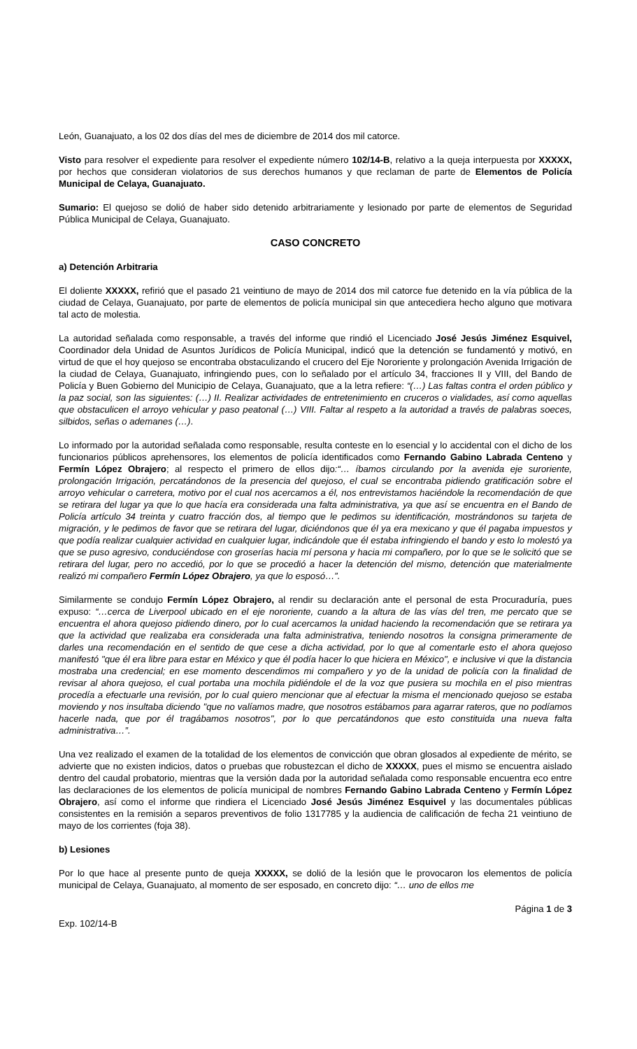León, Guanajuato, a los 02 dos días del mes de diciembre de 2014 dos mil catorce.
Visto para resolver el expediente para resolver el expediente número 102/14-B, relativo a la queja interpuesta por XXXXX, por hechos que consideran violatorios de sus derechos humanos y que reclaman de parte de Elementos de Policía Municipal de Celaya, Guanajuato.
Sumario: El quejoso se dolió de haber sido detenido arbitrariamente y lesionado por parte de elementos de Seguridad Pública Municipal de Celaya, Guanajuato.
CASO CONCRETO
a) Detención Arbitraria
El doliente XXXXX, refirió que el pasado 21 veintiuno de mayo de 2014 dos mil catorce fue detenido en la vía pública de la ciudad de Celaya, Guanajuato, por parte de elementos de policía municipal sin que antecediera hecho alguno que motivara tal acto de molestia.
La autoridad señalada como responsable, a través del informe que rindió el Licenciado José Jesús Jiménez Esquivel, Coordinador dela Unidad de Asuntos Jurídicos de Policía Municipal, indicó que la detención se fundamentó y motivó, en virtud de que el hoy quejoso se encontraba obstaculizando el crucero del Eje Nororiente y prolongación Avenida Irrigación de la ciudad de Celaya, Guanajuato, infringiendo pues, con lo señalado por el artículo 34, fracciones II y VIII, del Bando de Policía y Buen Gobierno del Municipio de Celaya, Guanajuato, que a la letra refiere: “(…) Las faltas contra el orden público y la paz social, son las siguientes: (…) II. Realizar actividades de entretenimiento en cruceros o vialidades, así como aquellas que obstaculicen el arroyo vehicular y paso peatonal (…) VIII. Faltar al respeto a la autoridad a través de palabras soeces, silbidos, señas o ademanes (…).
Lo informado por la autoridad señalada como responsable, resulta conteste en lo esencial y lo accidental con el dicho de los funcionarios públicos aprehensores, los elementos de policía identificados como Fernando Gabino Labrada Centeno y Fermín López Obrajero; al respecto el primero de ellos dijo:“… íbamos circulando por la avenida eje suroriente, prolongación Irrigación, percatándonos de la presencia del quejoso, el cual se encontraba pidiendo gratificación sobre el arroyo vehicular o carretera, motivo por el cual nos acercamos a él, nos entrevistamos haciéndole la recomendación de que se retirara del lugar ya que lo que hacía era considerada una falta administrativa, ya que así se encuentra en el Bando de Policía artículo 34 treinta y cuatro fracción dos, al tiempo que le pedimos su identificación, mostrándonos su tarjeta de migración, y le pedimos de favor que se retirara del lugar, diciéndonos que él ya era mexicano y que él pagaba impuestos y que podía realizar cualquier actividad en cualquier lugar, indicándole que él estaba infringiendo el bando y esto lo molestó ya que se puso agresivo, conduciéndose con groserías hacia mí persona y hacia mi compañero, por lo que se le solicitó que se retirara del lugar, pero no accedió, por lo que se procedió a hacer la detención del mismo, detención que materialmente realizó mi compañero Fermín López Obrajero, ya que lo esposó…”.
Similarmente se condujo Fermín López Obrajero, al rendir su declaración ante el personal de esta Procuraduría, pues expuso: “…cerca de Liverpool ubicado en el eje nororiente, cuando a la altura de las vías del tren, me percato que se encuentra el ahora quejoso pidiendo dinero, por lo cual acercamos la unidad haciendo la recomendación que se retirara ya que la actividad que realizaba era considerada una falta administrativa, teniendo nosotros la consigna primeramente de darles una recomendación en el sentido de que cese a dicha actividad, por lo que al comentarle esto el ahora quejoso manifestó "que él era libre para estar en México y que él podía hacer lo que hiciera en México", e inclusive vi que la distancia mostraba una credencial; en ese momento descendimos mi compañero y yo de la unidad de policía con la finalidad de revisar al ahora quejoso, el cual portaba una mochila pidiéndole el de la voz que pusiera su mochila en el piso mientras procedía a efectuarle una revisión, por lo cual quiero mencionar que al efectuar la misma el mencionado quejoso se estaba moviendo y nos insultaba diciendo "que no valíamos madre, que nosotros estábamos para agarrar rateros, que no podíamos hacerle nada, que por él tragábamos nosotros", por lo que percatándonos que esto constituida una nueva falta administrativa…”.
Una vez realizado el examen de la totalidad de los elementos de convicción que obran glosados al expediente de mérito, se advierte que no existen indicios, datos o pruebas que robustezcan el dicho de XXXXX, pues el mismo se encuentra aislado dentro del caudal probatorio, mientras que la versión dada por la autoridad señalada como responsable encuentra eco entre las declaraciones de los elementos de policía municipal de nombres Fernando Gabino Labrada Centeno y Fermín López Obrajero, así como el informe que rindiera el Licenciado José Jesús Jiménez Esquivel y las documentales públicas consistentes en la remisión a separos preventivos de folio 1317785 y la audiencia de calificación de fecha 21 veintiuno de mayo de los corrientes (foja 38).
b) Lesiones
Por lo que hace al presente punto de queja XXXXX, se dolió de la lesión que le provocaron los elementos de policía municipal de Celaya, Guanajuato, al momento de ser esposado, en concreto dijo: “… uno de ellos me
Página 1 de 3
Exp. 102/14-B